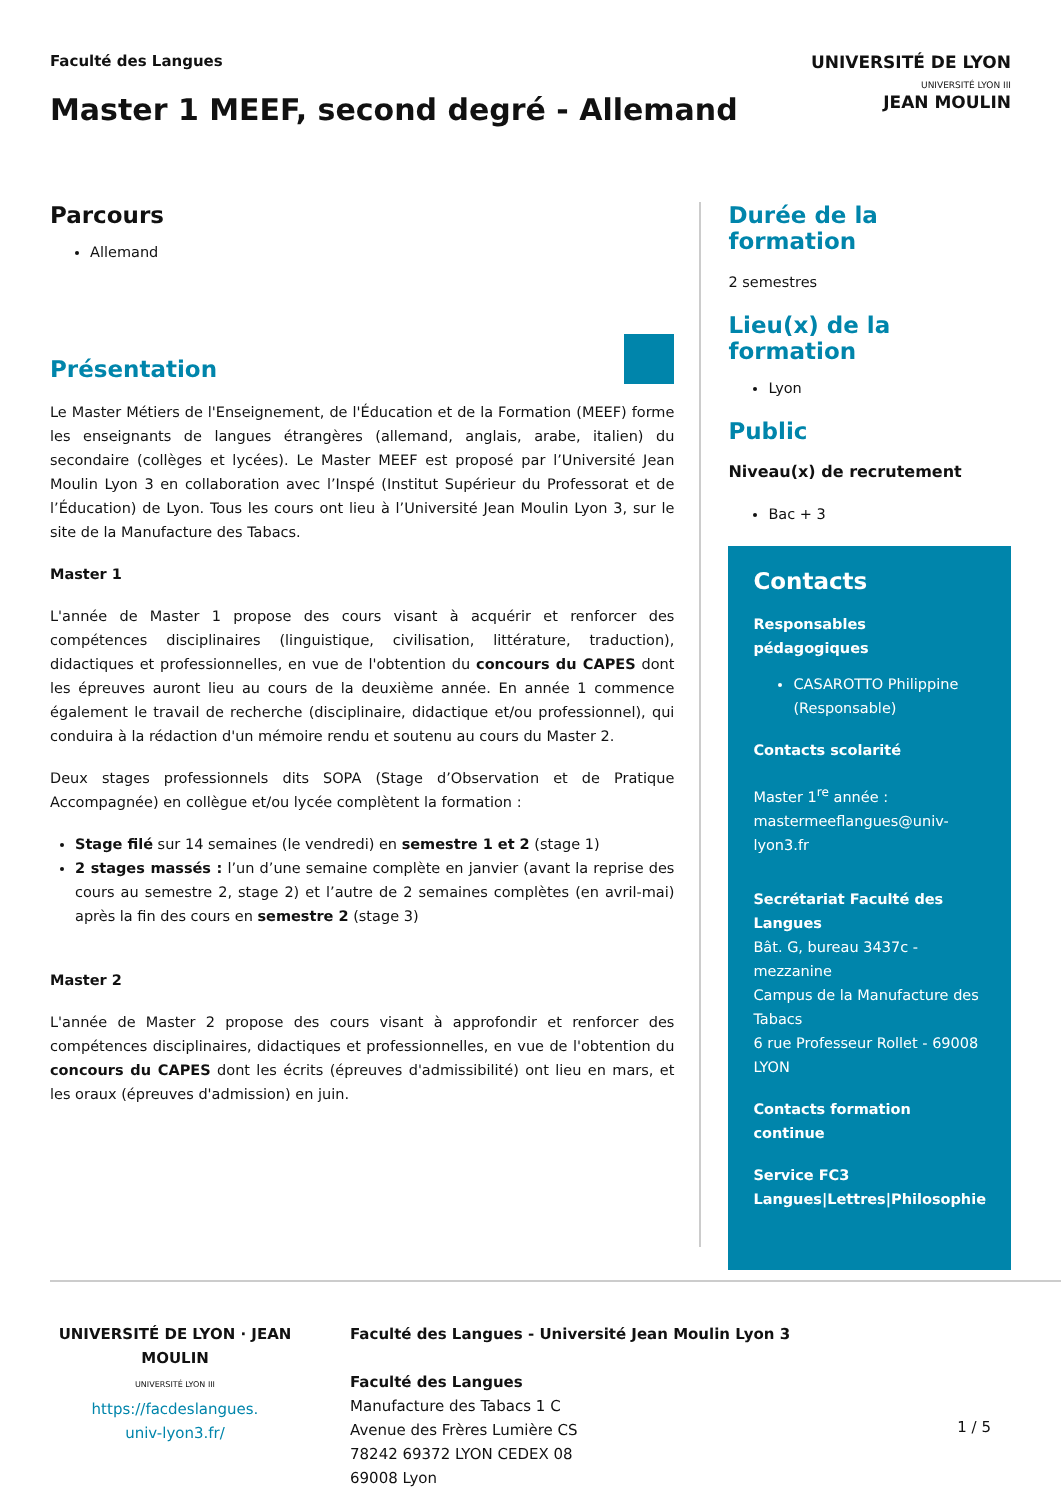Faculté des Langues
Master 1 MEEF, second degré - Allemand
UNIVERSITÉ DE LYON
UNIVERSITÉ LYON III
JEAN MOULIN
Parcours
Allemand
Présentation
Le Master Métiers de l'Enseignement, de l'Éducation et de la Formation (MEEF) forme les enseignants de langues étrangères (allemand, anglais, arabe, italien) du secondaire (collèges et lycées). Le Master MEEF est proposé par l’Université Jean Moulin Lyon 3 en collaboration avec l’Inspé (Institut Supérieur du Professorat et de l’Éducation) de Lyon. Tous les cours ont lieu à l’Université Jean Moulin Lyon 3, sur le site de la Manufacture des Tabacs.
Master 1
L'année de Master 1 propose des cours visant à acquérir et renforcer des compétences disciplinaires (linguistique, civilisation, littérature, traduction), didactiques et professionnelles, en vue de l'obtention du concours du CAPES dont les épreuves auront lieu au cours de la deuxième année. En année 1 commence également le travail de recherche (disciplinaire, didactique et/ou professionnel), qui conduira à la rédaction d'un mémoire rendu et soutenu au cours du Master 2.
Deux stages professionnels dits SOPA (Stage d’Observation et de Pratique Accompagnée) en collègue et/ou lycée complètent la formation :
Stage filé sur 14 semaines (le vendredi) en semestre 1 et 2 (stage 1)
2 stages massés : l’un d’une semaine complète en janvier (avant la reprise des cours au semestre 2, stage 2) et l’autre de 2 semaines complètes (en avril-mai) après la fin des cours en semestre 2 (stage 3)
Master 2
L'année de Master 2 propose des cours visant à approfondir et renforcer des compétences disciplinaires, didactiques et professionnelles, en vue de l'obtention du concours du CAPES dont les écrits (épreuves d'admissibilité) ont lieu en mars, et les oraux (épreuves d'admission) en juin.
Durée de la formation
2 semestres
Lieu(x) de la formation
Lyon
Public
Niveau(x) de recrutement
Bac + 3
Contacts
Responsables pédagogiques
CASAROTTO Philippine (Responsable)
Contacts scolarité
Master 1<sup>re</sup> année : mastermeeflangues@univ-lyon3.fr
Secrétariat Faculté des Langues
Bât. G, bureau 3437c - mezzanine
Campus de la Manufacture des Tabacs
6 rue Professeur Rollet - 69008 LYON
Contacts formation continue
Service FC3 Langues|Lettres|Philosophie
UNIVERSITÉ DE LYON · JEAN MOULIN
UNIVERSITÉ LYON III
https://facdeslangues.
univ-lyon3.fr/
Faculté des Langues - Université Jean Moulin Lyon 3
Faculté des Langues
Manufacture des Tabacs 1 C
Avenue des Frères Lumière CS
78242 69372 LYON CEDEX 08
69008 Lyon
1 / 5